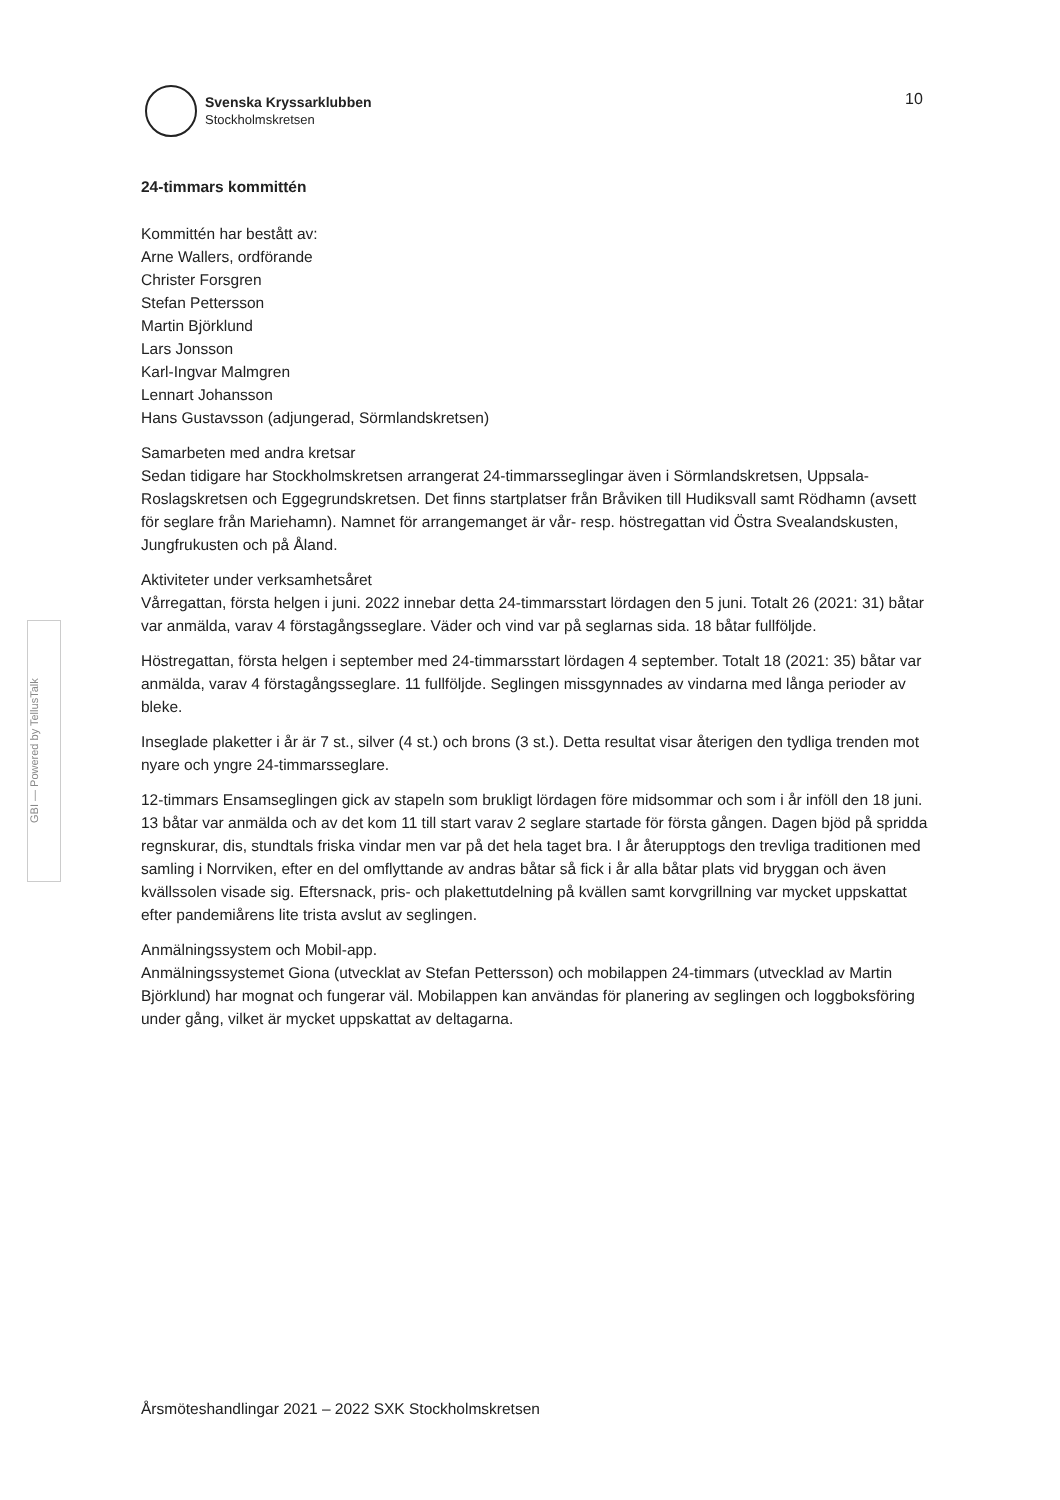Svenska Kryssarklubben
Stockholmskretsen
10
GBI — Powered by TellusTalk
24-timmars kommittén
Kommittén har bestått av:
Arne Wallers, ordförande
Christer Forsgren
Stefan Pettersson
Martin Björklund
Lars Jonsson
Karl-Ingvar Malmgren
Lennart Johansson
Hans Gustavsson (adjungerad, Sörmlandskretsen)
Samarbeten med andra kretsar
Sedan tidigare har Stockholmskretsen arrangerat 24-timmarsseglingar även i Sörmlandskretsen, Uppsala-Roslagskretsen och Eggegrundskretsen. Det finns startplatser från Bråviken till Hudiksvall samt Rödhamn (avsett för seglare från Mariehamn). Namnet för arrangemanget är vår- resp. höstregattan vid Östra Svealandskusten, Jungfrukusten och på Åland.
Aktiviteter under verksamhetsåret
Vårregattan, första helgen i juni. 2022 innebar detta 24-timmarsstart lördagen den 5 juni. Totalt 26 (2021: 31) båtar var anmälda, varav 4 förstagångsseglare. Väder och vind var på seglarnas sida. 18 båtar fullföljde.
Höstregattan, första helgen i september med 24-timmarsstart lördagen 4 september. Totalt 18 (2021: 35) båtar var anmälda, varav 4 förstagångsseglare. 11 fullföljde. Seglingen missgynnades av vindarna med långa perioder av bleke.
Inseglade plaketter i år är 7 st., silver (4 st.) och brons (3 st.). Detta resultat visar återigen den tydliga trenden mot nyare och yngre 24-timmarsseglare.
12-timmars Ensamseglingen gick av stapeln som brukligt lördagen före midsommar och som i år inföll den 18 juni. 13 båtar var anmälda och av det kom 11 till start varav 2 seglare startade för första gången. Dagen bjöd på spridda regnskurar, dis, stundtals friska vindar men var på det hela taget bra. I år återupptogs den trevliga traditionen med samling i Norrviken, efter en del omflyttande av andras båtar så fick i år alla båtar plats vid bryggan och även kvällssolen visade sig. Eftersnack, pris- och plakettutdelning på kvällen samt korvgrillning var mycket uppskattat efter pandemiårens lite trista avslut av seglingen.
Anmälningssystem och Mobil-app.
Anmälningssystemet Giona (utvecklat av Stefan Pettersson) och mobilappen 24-timmars (utvecklad av Martin Björklund) har mognat och fungerar väl. Mobilappen kan användas för planering av seglingen och loggboksföring under gång, vilket är mycket uppskattat av deltagarna.
Årsmöteshandlingar 2021 – 2022 SXK Stockholmskretsen